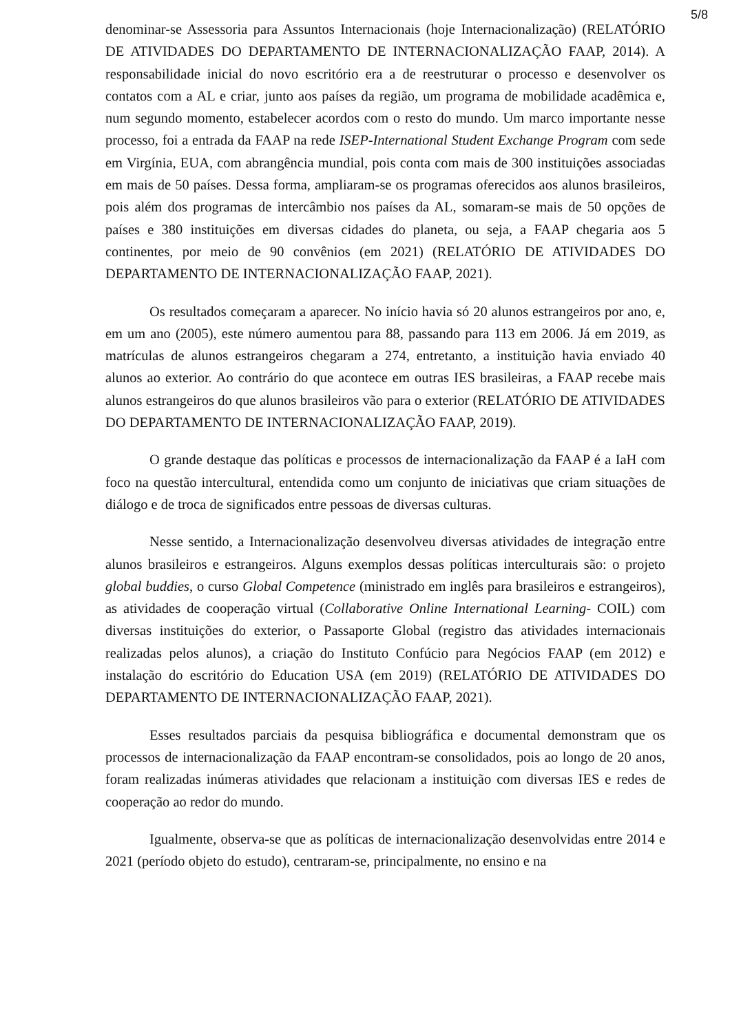5/8
denominar-se Assessoria para Assuntos Internacionais (hoje Internacionalização) (RELATÓRIO DE ATIVIDADES DO DEPARTAMENTO DE INTERNACIONALIZAÇÃO FAAP, 2014). A responsabilidade inicial do novo escritório era a de reestruturar o processo e desenvolver os contatos com a AL e criar, junto aos países da região, um programa de mobilidade acadêmica e, num segundo momento, estabelecer acordos com o resto do mundo. Um marco importante nesse processo, foi a entrada da FAAP na rede ISEP-International Student Exchange Program com sede em Virgínia, EUA, com abrangência mundial, pois conta com mais de 300 instituições associadas em mais de 50 países. Dessa forma, ampliaram-se os programas oferecidos aos alunos brasileiros, pois além dos programas de intercâmbio nos países da AL, somaram-se mais de 50 opções de países e 380 instituições em diversas cidades do planeta, ou seja, a FAAP chegaria aos 5 continentes, por meio de 90 convênios (em 2021) (RELATÓRIO DE ATIVIDADES DO DEPARTAMENTO DE INTERNACIONALIZAÇÃO FAAP, 2021).
Os resultados começaram a aparecer. No início havia só 20 alunos estrangeiros por ano, e, em um ano (2005), este número aumentou para 88, passando para 113 em 2006. Já em 2019, as matrículas de alunos estrangeiros chegaram a 274, entretanto, a instituição havia enviado 40 alunos ao exterior. Ao contrário do que acontece em outras IES brasileiras, a FAAP recebe mais alunos estrangeiros do que alunos brasileiros vão para o exterior (RELATÓRIO DE ATIVIDADES DO DEPARTAMENTO DE INTERNACIONALIZAÇÃO FAAP, 2019).
O grande destaque das políticas e processos de internacionalização da FAAP é a IaH com foco na questão intercultural, entendida como um conjunto de iniciativas que criam situações de diálogo e de troca de significados entre pessoas de diversas culturas.
Nesse sentido, a Internacionalização desenvolveu diversas atividades de integração entre alunos brasileiros e estrangeiros. Alguns exemplos dessas políticas interculturais são: o projeto global buddies, o curso Global Competence (ministrado em inglês para brasileiros e estrangeiros), as atividades de cooperação virtual (Collaborative Online International Learning- COIL) com diversas instituições do exterior, o Passaporte Global (registro das atividades internacionais realizadas pelos alunos), a criação do Instituto Confúcio para Negócios FAAP (em 2012) e instalação do escritório do Education USA (em 2019) (RELATÓRIO DE ATIVIDADES DO DEPARTAMENTO DE INTERNACIONALIZAÇÃO FAAP, 2021).
Esses resultados parciais da pesquisa bibliográfica e documental demonstram que os processos de internacionalização da FAAP encontram-se consolidados, pois ao longo de 20 anos, foram realizadas inúmeras atividades que relacionam a instituição com diversas IES e redes de cooperação ao redor do mundo.
Igualmente, observa-se que as políticas de internacionalização desenvolvidas entre 2014 e 2021 (período objeto do estudo), centraram-se, principalmente, no ensino e na